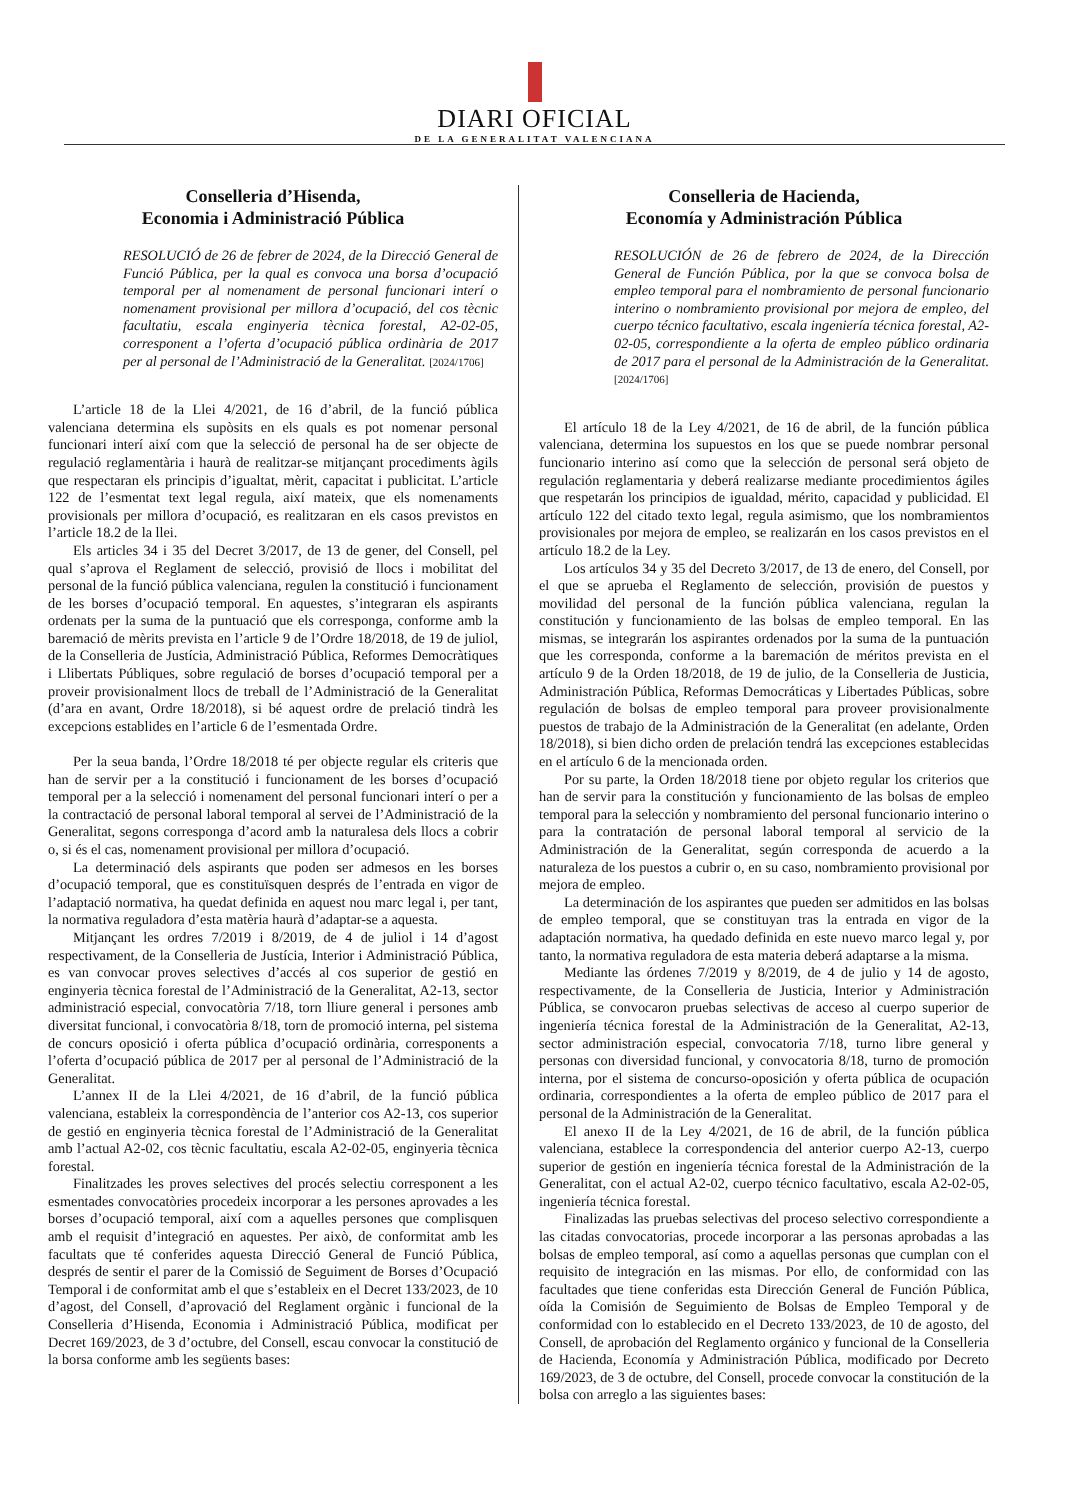DIARI OFICIAL
DE LA GENERALITAT VALENCIANA
Conselleria d’Hisenda,
Economia i Administració Pública
RESOLUCIÓ de 26 de febrer de 2024, de la Direcció General de Funció Pública, per la qual es convoca una borsa d’ocupació temporal per al nomenament de personal funcionari interí o nomenament provisional per millora d’ocupació, del cos tècnic facultatiu, escala enginyeria tècnica forestal, A2-02-05, corresponent a l’oferta d’ocupació pública ordinària de 2017 per al personal de l’Administració de la Generalitat. [2024/1706]
L’article 18 de la Llei 4/2021, de 16 d’abril, de la funció pública valenciana determina els supòsits en els quals es pot nomenar personal funcionari interí així com que la selecció de personal ha de ser objecte de regulació reglamentària i haurà de realitzar-se mitjançant procediments àgils que respectaran els principis d’igualtat, mèrit, capacitat i publicitat. L’article 122 de l’esmentat text legal regula, així mateix, que els nomenaments provisionals per millora d’ocupació, es realitzaran en els casos previstos en l’article 18.2 de la llei.
Els articles 34 i 35 del Decret 3/2017, de 13 de gener, del Consell, pel qual s’aprova el Reglament de selecció, provisió de llocs i mobilitat del personal de la funció pública valenciana, regulen la constitució i funcionament de les borses d’ocupació temporal. En aquestes, s’integraran els aspirants ordenats per la suma de la puntuació que els corresponga, conforme amb la baremació de mèrits prevista en l’article 9 de l’Ordre 18/2018, de 19 de juliol, de la Conselleria de Justícia, Administració Pública, Reformes Democràtiques i Llibertats Públiques, sobre regulació de borses d’ocupació temporal per a proveir provisionalment llocs de treball de l’Administració de la Generalitat (d’ara en avant, Ordre 18/2018), si bé aquest ordre de prelació tindrà les excepcions establides en l’article 6 de l’esmentada Ordre.
Per la seua banda, l’Ordre 18/2018 té per objecte regular els criteris que han de servir per a la constitució i funcionament de les borses d’ocupació temporal per a la selecció i nomenament del personal funcionari interí o per a la contractació de personal laboral temporal al servei de l’Administració de la Generalitat, segons corresponga d’acord amb la naturalesa dels llocs a cobrir o, si és el cas, nomenament provisional per millora d’ocupació.
La determinació dels aspirants que poden ser admesos en les borses d’ocupació temporal, que es constituïsquen després de l’entrada en vigor de l’adaptació normativa, ha quedat definida en aquest nou marc legal i, per tant, la normativa reguladora d’esta matèria haurà d’adaptar-se a aquesta.
Mitjançant les ordres 7/2019 i 8/2019, de 4 de juliol i 14 d’agost respectivament, de la Conselleria de Justícia, Interior i Administració Pública, es van convocar proves selectives d’accés al cos superior de gestió en enginyeria tècnica forestal de l’Administració de la Generalitat, A2-13, sector administració especial, convocatòria 7/18, torn lliure general i persones amb diversitat funcional, i convocatòria 8/18, torn de promoció interna, pel sistema de concurs oposició i oferta pública d’ocupació ordinària, corresponents a l’oferta d’ocupació pública de 2017 per al personal de l’Administració de la Generalitat.
L’annex II de la Llei 4/2021, de 16 d’abril, de la funció pública valenciana, estableix la correspondència de l’anterior cos A2-13, cos superior de gestió en enginyeria tècnica forestal de l’Administració de la Generalitat amb l’actual A2-02, cos tècnic facultatiu, escala A2-02-05, enginyeria tècnica forestal.
Finalitzades les proves selectives del procés selectiu corresponent a les esmentades convocatòries procedeix incorporar a les persones aprovades a les borses d’ocupació temporal, així com a aquelles persones que complisquen amb el requisit d’integració en aquestes. Per això, de conformitat amb les facultats que té conferides aquesta Direcció General de Funció Pública, després de sentir el parer de la Comissió de Seguiment de Borses d’Ocupació Temporal i de conformitat amb el que s’estableix en el Decret 133/2023, de 10 d’agost, del Consell, d’aprovació del Reglament orgànic i funcional de la Conselleria d’Hisenda, Economia i Administració Pública, modificat per Decret 169/2023, de 3 d’octubre, del Consell, escau convocar la constitució de la borsa conforme amb les següents bases:
Conselleria de Hacienda,
Economía y Administración Pública
RESOLUCIÓN de 26 de febrero de 2024, de la Dirección General de Función Pública, por la que se convoca bolsa de empleo temporal para el nombramiento de personal funcionario interino o nombramiento provisional por mejora de empleo, del cuerpo técnico facultativo, escala ingeniería técnica forestal, A2-02-05, correspondiente a la oferta de empleo público ordinaria de 2017 para el personal de la Administración de la Generalitat. [2024/1706]
El artículo 18 de la Ley 4/2021, de 16 de abril, de la función pública valenciana, determina los supuestos en los que se puede nombrar personal funcionario interino así como que la selección de personal será objeto de regulación reglamentaria y deberá realizarse mediante procedimientos ágiles que respetarán los principios de igualdad, mérito, capacidad y publicidad. El artículo 122 del citado texto legal, regula asimismo, que los nombramientos provisionales por mejora de empleo, se realizarán en los casos previstos en el artículo 18.2 de la Ley.
Los artículos 34 y 35 del Decreto 3/2017, de 13 de enero, del Consell, por el que se aprueba el Reglamento de selección, provisión de puestos y movilidad del personal de la función pública valenciana, regulan la constitución y funcionamiento de las bolsas de empleo temporal. En las mismas, se integrarán los aspirantes ordenados por la suma de la puntuación que les corresponda, conforme a la baremación de méritos prevista en el artículo 9 de la Orden 18/2018, de 19 de julio, de la Conselleria de Justicia, Administración Pública, Reformas Democráticas y Libertades Públicas, sobre regulación de bolsas de empleo temporal para proveer provisionalmente puestos de trabajo de la Administración de la Generalitat (en adelante, Orden 18/2018), si bien dicho orden de prelación tendrá las excepciones establecidas en el artículo 6 de la mencionada orden.
Por su parte, la Orden 18/2018 tiene por objeto regular los criterios que han de servir para la constitución y funcionamiento de las bolsas de empleo temporal para la selección y nombramiento del personal funcionario interino o para la contratación de personal laboral temporal al servicio de la Administración de la Generalitat, según corresponda de acuerdo a la naturaleza de los puestos a cubrir o, en su caso, nombramiento provisional por mejora de empleo.
La determinación de los aspirantes que pueden ser admitidos en las bolsas de empleo temporal, que se constituyan tras la entrada en vigor de la adaptación normativa, ha quedado definida en este nuevo marco legal y, por tanto, la normativa reguladora de esta materia deberá adaptarse a la misma.
Mediante las órdenes 7/2019 y 8/2019, de 4 de julio y 14 de agosto, respectivamente, de la Conselleria de Justicia, Interior y Administración Pública, se convocaron pruebas selectivas de acceso al cuerpo superior de ingeniería técnica forestal de la Administración de la Generalitat, A2-13, sector administración especial, convocatoria 7/18, turno libre general y personas con diversidad funcional, y convocatoria 8/18, turno de promoción interna, por el sistema de concurso-oposición y oferta pública de ocupación ordinaria, correspondientes a la oferta de empleo público de 2017 para el personal de la Administración de la Generalitat.
El anexo II de la Ley 4/2021, de 16 de abril, de la función pública valenciana, establece la correspondencia del anterior cuerpo A2-13, cuerpo superior de gestión en ingeniería técnica forestal de la Administración de la Generalitat, con el actual A2-02, cuerpo técnico facultativo, escala A2-02-05, ingeniería técnica forestal.
Finalizadas las pruebas selectivas del proceso selectivo correspondiente a las citadas convocatorias, procede incorporar a las personas aprobadas a las bolsas de empleo temporal, así como a aquellas personas que cumplan con el requisito de integración en las mismas. Por ello, de conformidad con las facultades que tiene conferidas esta Dirección General de Función Pública, oída la Comisión de Seguimiento de Bolsas de Empleo Temporal y de conformidad con lo establecido en el Decreto 133/2023, de 10 de agosto, del Consell, de aprobación del Reglamento orgánico y funcional de la Conselleria de Hacienda, Economía y Administración Pública, modificado por Decreto 169/2023, de 3 de octubre, del Consell, procede convocar la constitución de la bolsa con arreglo a las siguientes bases: